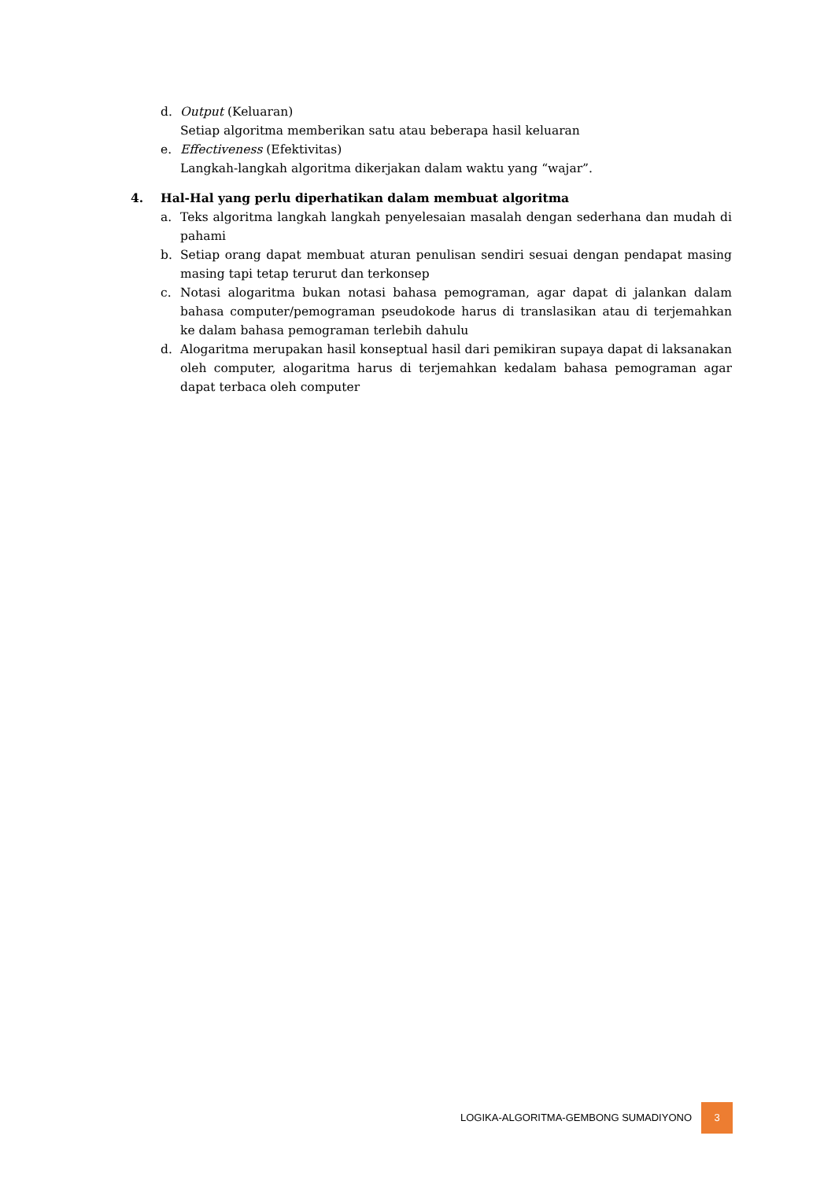d. Output (Keluaran)
Setiap algoritma memberikan satu atau beberapa hasil keluaran
e. Effectiveness (Efektivitas)
Langkah-langkah algoritma dikerjakan dalam waktu yang “wajar”.
4. Hal-Hal yang perlu diperhatikan dalam membuat algoritma
a. Teks algoritma langkah langkah penyelesaian masalah dengan sederhana dan mudah di pahami
b. Setiap orang dapat membuat aturan penulisan sendiri sesuai dengan pendapat masing masing tapi tetap terurut dan terkonsep
c. Notasi alogaritma bukan notasi bahasa pemograman, agar dapat di jalankan dalam bahasa computer/pemograman pseudokode harus di translasikan atau di terjemahkan ke dalam bahasa pemograman terlebih dahulu
d. Alogaritma merupakan hasil konseptual hasil dari pemikiran supaya dapat di laksanakan oleh computer, alogaritma harus di terjemahkan kedalam bahasa pemograman agar dapat terbaca oleh computer
LOGIKA-ALGORITMA-GEMBONG SUMADIYONO 3